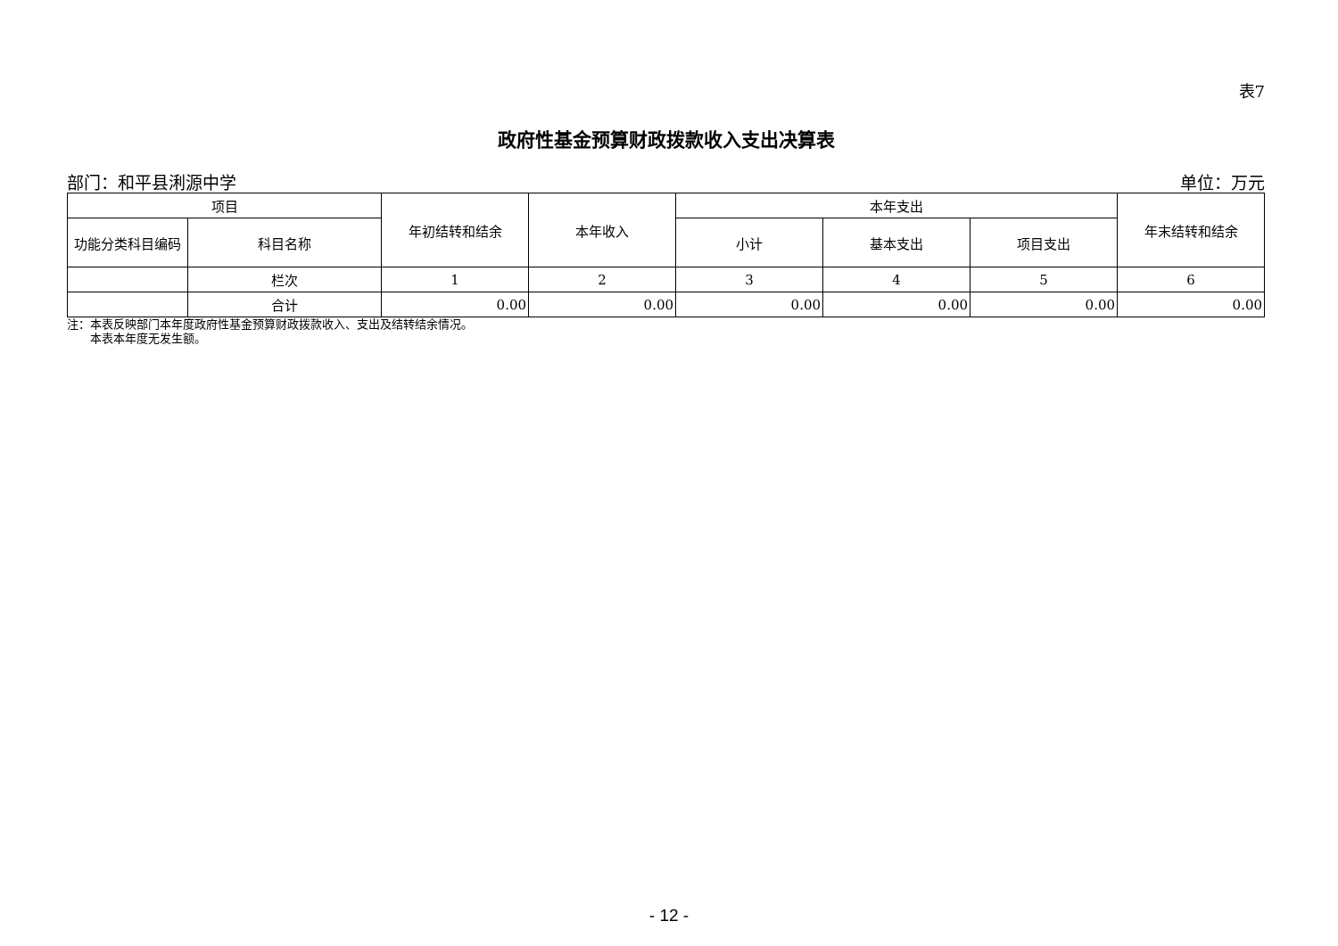表7
政府性基金预算财政拨款收入支出决算表
部门：和平县浰源中学 单位：万元
| 项目 | | 年初结转和结余 | 本年收入 | 本年支出 | | | 年末结转和结余 |
| --- | --- | --- | --- | --- | --- | --- | --- |
| 功能分类科目编码 | 科目名称 | | | 小计 | 基本支出 | 项目支出 | |
| | 栏次 | 1 | 2 | 3 | 4 | 5 | 6 |
| | 合计 | 0.00 | 0.00 | 0.00 | 0.00 | 0.00 | 0.00 |
注：本表反映部门本年度政府性基金预算财政拨款收入、支出及结转结余情况。
  本表本年度无发生额。
- 12 -